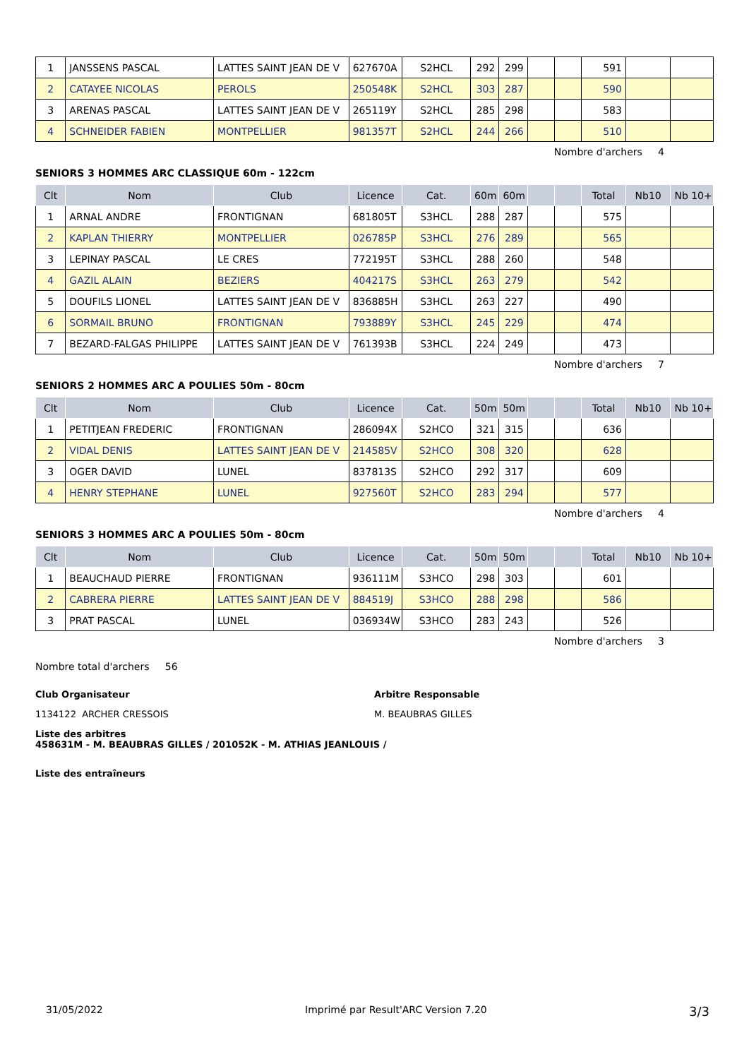| 1 | JANSSENS PASCAL | LATTES SAINT JEAN DE V | 627670A | S2HCL | 292 | 299 | | | 591 | | |
| 2 | CATAYEE NICOLAS | PEROLS | 250548K | S2HCL | 303 | 287 | | | 590 | | |
| 3 | ARENAS PASCAL | LATTES SAINT JEAN DE V | 265119Y | S2HCL | 285 | 298 | | | 583 | | |
| 4 | SCHNEIDER FABIEN | MONTPELLIER | 981357T | S2HCL | 244 | 266 | | | 510 | | |
Nombre d'archers 4
SENIORS 3 HOMMES ARC CLASSIQUE 60m - 122cm
| Clt | Nom | Club | Licence | Cat. | 60m | 60m | | | Total | Nb10 | Nb 10+ |
| --- | --- | --- | --- | --- | --- | --- | --- | --- | --- | --- | --- |
| 1 | ARNAL ANDRE | FRONTIGNAN | 681805T | S3HCL | 288 | 287 | | | 575 | | |
| 2 | KAPLAN THIERRY | MONTPELLIER | 026785P | S3HCL | 276 | 289 | | | 565 | | |
| 3 | LEPINAY PASCAL | LE CRES | 772195T | S3HCL | 288 | 260 | | | 548 | | |
| 4 | GAZIL ALAIN | BEZIERS | 404217S | S3HCL | 263 | 279 | | | 542 | | |
| 5 | DOUFILS LIONEL | LATTES SAINT JEAN DE V | 836885H | S3HCL | 263 | 227 | | | 490 | | |
| 6 | SORMAIL BRUNO | FRONTIGNAN | 793889Y | S3HCL | 245 | 229 | | | 474 | | |
| 7 | BEZARD-FALGAS PHILIPPE | LATTES SAINT JEAN DE V | 761393B | S3HCL | 224 | 249 | | | 473 | | |
Nombre d'archers 7
SENIORS 2 HOMMES ARC A POULIES 50m - 80cm
| Clt | Nom | Club | Licence | Cat. | 50m | 50m | | | Total | Nb10 | Nb 10+ |
| --- | --- | --- | --- | --- | --- | --- | --- | --- | --- | --- | --- |
| 1 | PETITJEAN FREDERIC | FRONTIGNAN | 286094X | S2HCO | 321 | 315 | | | 636 | | |
| 2 | VIDAL DENIS | LATTES SAINT JEAN DE V | 214585V | S2HCO | 308 | 320 | | | 628 | | |
| 3 | OGER DAVID | LUNEL | 837813S | S2HCO | 292 | 317 | | | 609 | | |
| 4 | HENRY STEPHANE | LUNEL | 927560T | S2HCO | 283 | 294 | | | 577 | | |
Nombre d'archers 4
SENIORS 3 HOMMES ARC A POULIES 50m - 80cm
| Clt | Nom | Club | Licence | Cat. | 50m | 50m | | | Total | Nb10 | Nb 10+ |
| --- | --- | --- | --- | --- | --- | --- | --- | --- | --- | --- | --- |
| 1 | BEAUCHAUD PIERRE | FRONTIGNAN | 936111M | S3HCO | 298 | 303 | | | 601 | | |
| 2 | CABRERA PIERRE | LATTES SAINT JEAN DE V | 884519J | S3HCO | 288 | 298 | | | 586 | | |
| 3 | PRAT PASCAL | LUNEL | 036934W | S3HCO | 283 | 243 | | | 526 | | |
Nombre d'archers 3
Nombre total d'archers 56
Club Organisateur
1134122 ARCHER CRESSOIS
Arbitre Responsable
M. BEAUBRAS GILLES
Liste des arbitres
458631M - M. BEAUBRAS GILLES / 201052K - M. ATHIAS JEANLOUIS /
Liste des entraîneurs
31/05/2022 Imprimé par Result'ARC Version 7.20 3/3